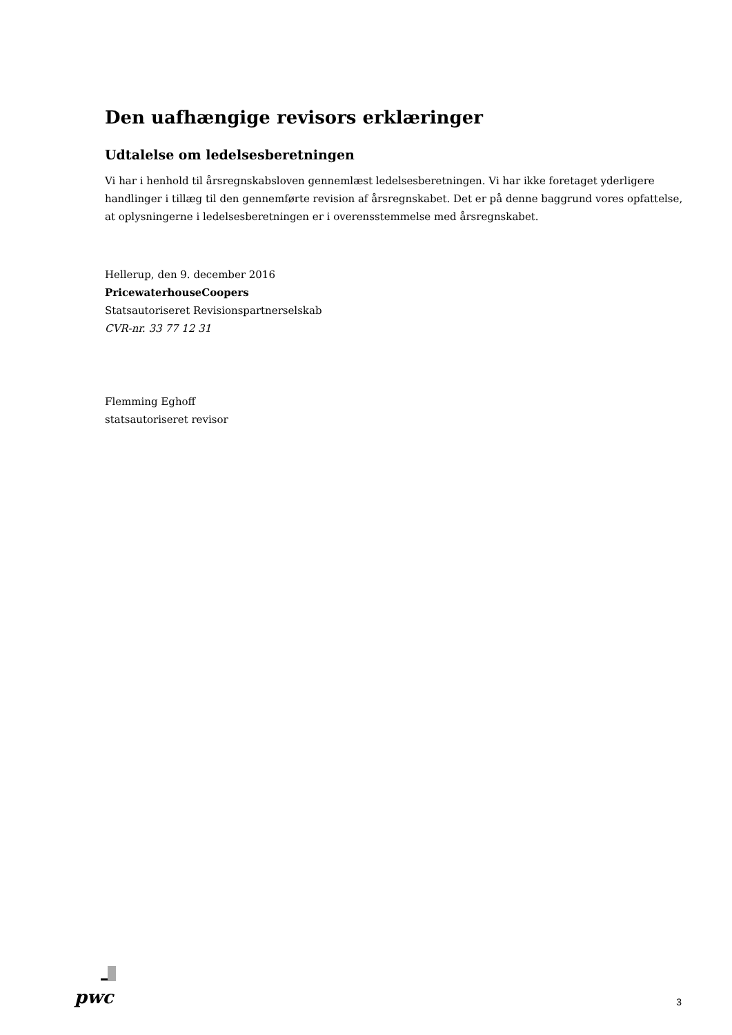Den uafhængige revisors erklæringer
Udtalelse om ledelsesberetningen
Vi har i henhold til årsregnskabsloven gennemlæst ledelsesberetningen. Vi har ikke foretaget yderligere handlinger i tillæg til den gennemførte revision af årsregnskabet. Det er på denne baggrund vores opfattelse, at oplysningerne i ledelsesberetningen er i overensstemmelse med årsregnskabet.
Hellerup, den 9. december 2016
PricewaterhouseCoopers
Statsautoriseret Revisionspartnerselskab
CVR-nr. 33 77 12 31
Flemming Eghoff
statsautoriseret revisor
pwc
3